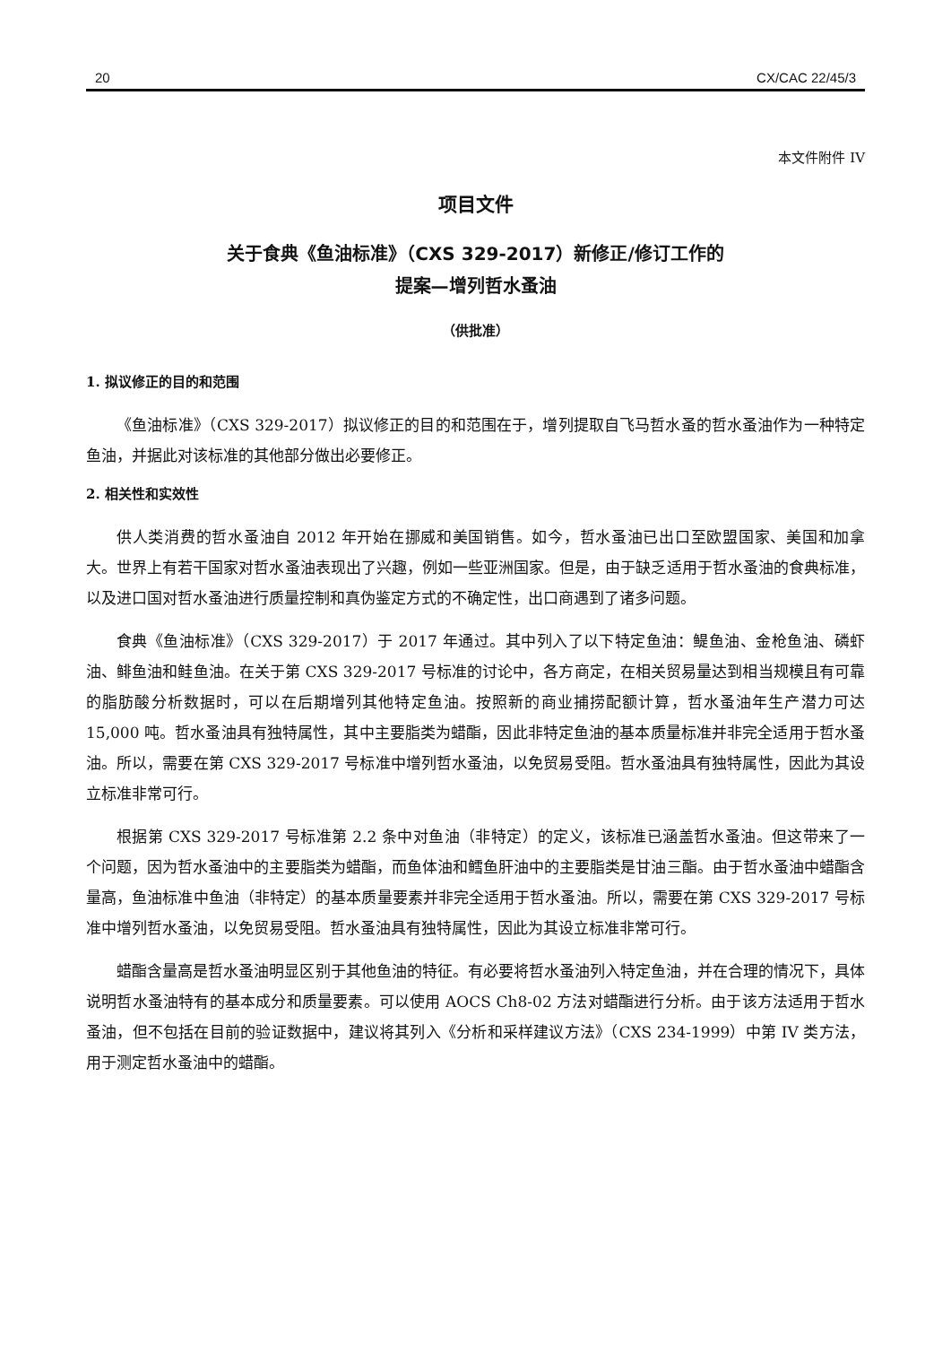20 CX/CAC 22/45/3
本文件附件 IV
项目文件
关于食典《鱼油标准》（CXS 329-2017）新修正/修订工作的
提案—增列哲水蚤油
（供批准）
1. 拟议修正的目的和范围
《鱼油标准》（CXS 329-2017）拟议修正的目的和范围在于，增列提取自飞马哲水蚤的哲水蚤油作为一种特定鱼油，并据此对该标准的其他部分做出必要修正。
2. 相关性和实效性
供人类消费的哲水蚤油自 2012 年开始在挪威和美国销售。如今，哲水蚤油已出口至欧盟国家、美国和加拿大。世界上有若干国家对哲水蚤油表现出了兴趣，例如一些亚洲国家。但是，由于缺乏适用于哲水蚤油的食典标准，以及进口国对哲水蚤油进行质量控制和真伪鉴定方式的不确定性，出口商遇到了诸多问题。
食典《鱼油标准》（CXS 329-2017）于 2017 年通过。其中列入了以下特定鱼油：鳀鱼油、金枪鱼油、磷虾油、鲱鱼油和鲑鱼油。在关于第 CXS 329-2017 号标准的讨论中，各方商定，在相关贸易量达到相当规模且有可靠的脂肪酸分析数据时，可以在后期增列其他特定鱼油。按照新的商业捕捞配额计算，哲水蚤油年生产潜力可达 15,000 吨。哲水蚤油具有独特属性，其中主要脂类为蜡酯，因此非特定鱼油的基本质量标准并非完全适用于哲水蚤油。所以，需要在第 CXS 329-2017 号标准中增列哲水蚤油，以免贸易受阻。哲水蚤油具有独特属性，因此为其设立标准非常可行。
根据第 CXS 329-2017 号标准第 2.2 条中对鱼油（非特定）的定义，该标准已涵盖哲水蚤油。但这带来了一个问题，因为哲水蚤油中的主要脂类为蜡酯，而鱼体油和鳕鱼肝油中的主要脂类是甘油三酯。由于哲水蚤油中蜡酯含量高，鱼油标准中鱼油（非特定）的基本质量要素并非完全适用于哲水蚤油。所以，需要在第 CXS 329-2017 号标准中增列哲水蚤油，以免贸易受阻。哲水蚤油具有独特属性，因此为其设立标准非常可行。
蜡酯含量高是哲水蚤油明显区别于其他鱼油的特征。有必要将哲水蚤油列入特定鱼油，并在合理的情况下，具体说明哲水蚤油特有的基本成分和质量要素。可以使用 AOCS Ch8-02 方法对蜡酯进行分析。由于该方法适用于哲水蚤油，但不包括在目前的验证数据中，建议将其列入《分析和采样建议方法》（CXS 234-1999）中第 IV 类方法，用于测定哲水蚤油中的蜡酯。